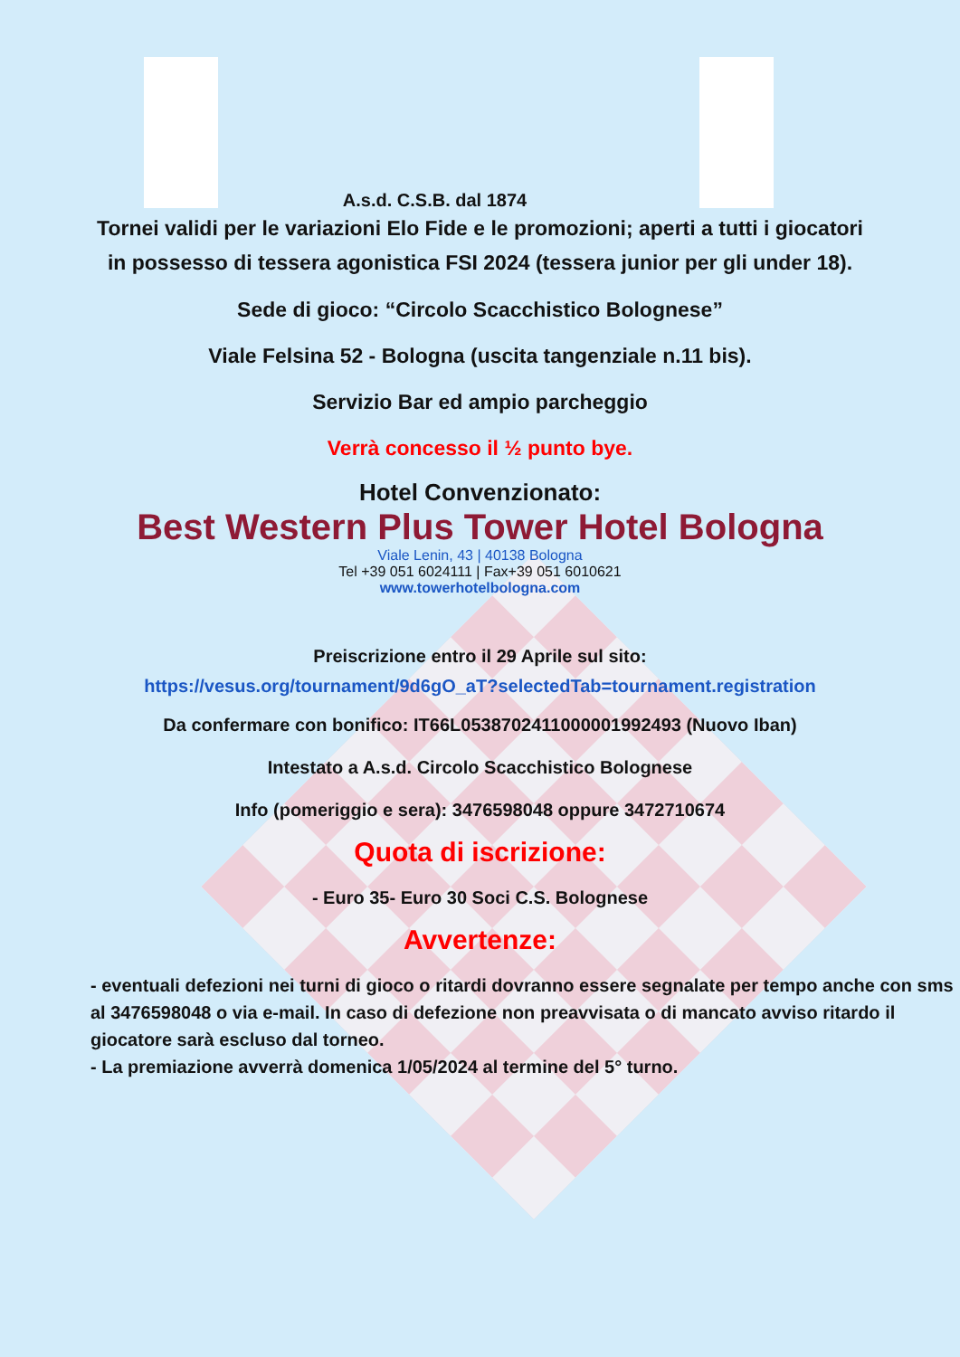A.s.d. C.S.B. dal 1874
Tornei validi per le variazioni Elo Fide e le promozioni; aperti a tutti i giocatori in possesso di tessera agonistica FSI 2024 (tessera junior per gli under 18).
Sede di gioco: “Circolo Scacchistico Bolognese”
Viale Felsina 52 - Bologna (uscita tangenziale n.11 bis).
Servizio Bar ed ampio parcheggio
Verrà concesso il ½ punto bye.
Hotel Convenzionato:
Best Western Plus Tower Hotel Bologna
Viale Lenin, 43 | 40138 Bologna
Tel +39 051 6024111 | Fax+39 051 6010621
www.towerhotelbologna.com
Preiscrizione entro il 29 Aprile sul sito:
https://vesus.org/tournament/9d6gO_aT?selectedTab=tournament.registration
Da confermare con bonifico: IT66L0538702411000001992493 (Nuovo Iban)
Intestato a A.s.d. Circolo Scacchistico Bolognese
Info (pomeriggio e sera): 3476598048 oppure 3472710674
Quota di iscrizione:
- Euro 35- Euro 30 Soci C.S. Bolognese
Avvertenze:
- eventuali defezioni nei turni di gioco o ritardi dovranno essere segnalate per tempo anche con sms al 3476598048 o via e-mail. In caso di defezione non preavvisata o di mancato avviso ritardo il giocatore sarà escluso dal torneo.
- La premiazione avverrà domenica 1/05/2024 al termine del 5° turno.